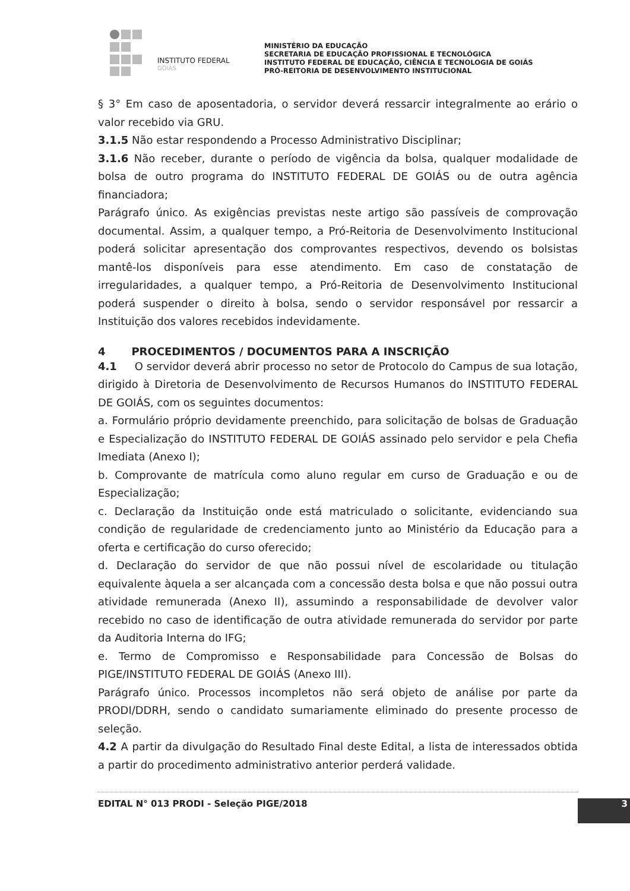INSTITUTO FEDERAL
GOIÁS
MINISTÉRIO DA EDUCAÇÃO
SECRETARIA DE EDUCAÇÃO PROFISSIONAL E TECNOLÓGICA
INSTITUTO FEDERAL DE EDUCAÇÃO, CIÊNCIA E TECNOLOGIA DE GOIÁS
PRÓ-REITORIA DE DESENVOLVIMENTO INSTITUCIONAL
§ 3° Em caso de aposentadoria, o servidor deverá ressarcir integralmente ao erário o valor recebido via GRU.
3.1.5 Não estar respondendo a Processo Administrativo Disciplinar;
3.1.6 Não receber, durante o período de vigência da bolsa, qualquer modalidade de bolsa de outro programa do INSTITUTO FEDERAL DE GOIÁS ou de outra agência financiadora;
Parágrafo único. As exigências previstas neste artigo são passíveis de comprovação documental. Assim, a qualquer tempo, a Pró-Reitoria de Desenvolvimento Institucional poderá solicitar apresentação dos comprovantes respectivos, devendo os bolsistas mantê-los disponíveis para esse atendimento. Em caso de constatação de irregularidades, a qualquer tempo, a Pró-Reitoria de Desenvolvimento Institucional poderá suspender o direito à bolsa, sendo o servidor responsável por ressarcir a Instituição dos valores recebidos indevidamente.
4 PROCEDIMENTOS / DOCUMENTOS PARA A INSCRIÇÃO
4.1 O servidor deverá abrir processo no setor de Protocolo do Campus de sua lotação, dirigido à Diretoria de Desenvolvimento de Recursos Humanos do INSTITUTO FEDERAL DE GOIÁS, com os seguintes documentos:
a. Formulário próprio devidamente preenchido, para solicitação de bolsas de Graduação e Especialização do INSTITUTO FEDERAL DE GOIÁS assinado pelo servidor e pela Chefia Imediata (Anexo I);
b. Comprovante de matrícula como aluno regular em curso de Graduação e ou de Especialização;
c. Declaração da Instituição onde está matriculado o solicitante, evidenciando sua condição de regularidade de credenciamento junto ao Ministério da Educação para a oferta e certificação do curso oferecido;
d. Declaração do servidor de que não possui nível de escolaridade ou titulação equivalente àquela a ser alcançada com a concessão desta bolsa e que não possui outra atividade remunerada (Anexo II), assumindo a responsabilidade de devolver valor recebido no caso de identificação de outra atividade remunerada do servidor por parte da Auditoria Interna do IFG;
e. Termo de Compromisso e Responsabilidade para Concessão de Bolsas do PIGE/INSTITUTO FEDERAL DE GOIÁS (Anexo III).
Parágrafo único. Processos incompletos não será objeto de análise por parte da PRODI/DDRH, sendo o candidato sumariamente eliminado do presente processo de seleção.
4.2 A partir da divulgação do Resultado Final deste Edital, a lista de interessados obtida a partir do procedimento administrativo anterior perderá validade.
EDITAL N° 013 PRODI - Seleção PIGE/2018 3